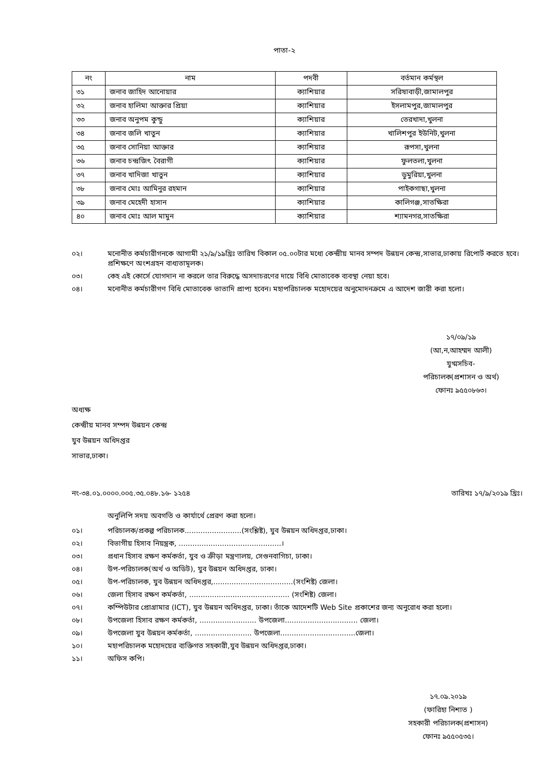পাতা-২
| নং | নাম | পদবী | বর্তমান কর্মস্থল |
| --- | --- | --- | --- |
| ৩১ | জনাব জাহিদ আনোয়ার | ক্যাশিয়ার | সরিষাবাড়ী,জামালপুর |
| ৩২ | জনাব হালিমা আক্তার প্রিয়া | ক্যাশিয়ার | ইসলামপুর,জামালপুর |
| ৩৩ | জনাব অনুপম কুন্ডু | ক্যাশিয়ার | তেরখাদা,খুলনা |
| ৩৪ | জনাব জলি খাতুন | ক্যাশিয়ার | খালিশপুর ইউনিট,খুলনা |
| ৩৫ | জনাব সোনিয়া আক্তার | ক্যাশিয়ার | রূপসা,খুলনা |
| ৩৬ | জনাব চন্দ্রজিৎ বৈরাগী | ক্যাশিয়ার | ফুলতলা,খুলনা |
| ৩৭ | জনাব খাদিজা খাতুন | ক্যাশিয়ার | ডুমুরিয়া,খুলনা |
| ৩৮ | জনাব মোঃ আমিনুর রহমান | ক্যাশিয়ার | পাইকগাছা,খুলনা |
| ৩৯ | জনাব মেহেদী হাসান | ক্যাশিয়ার | কালিগঞ্জ,সাতক্ষিরা |
| ৪০ | জনাব মোঃ আল মামুন | ক্যাশিয়ার | শ্যামনগর,সাতক্ষিরা |
০২। মনোনীত কর্মচারীগনকে আগামী ২১/৯/১৯খ্রিঃ তারিখ বিকাল ০৫.০০টার মধ্যে কেন্দ্রীয় মানব সম্পদ উন্নয়ন কেন্দ্র,সাভার,ঢাকায় রিপোর্ট করতে হবে। প্রশিক্ষণে অংশগ্রহন বাধ্যতামূলক।
০৩। কেহ এই কোর্সে যোগদান না করলে তার বিরুদ্ধে অসদাচরণের দায়ে বিধি মোতাবেক ব্যবস্থা নেয়া হবে।
০৪। মনোনীত কর্মচারীগণ বিধি মোতাবেক ভাতাদি প্রাপ্য হবেন। মহাপরিচালক মহোদয়ের অনুমোদনক্রমে এ আদেশ জারী করা হলো।
১৭/০৯/১৯
(আ,ন,আহম্মদ আলী)
যুগ্মসচিব-
পরিচালক(প্রশাসন ও অর্থ)
ফোনঃ ৯৫৫০৮৬৩।
অধ্যক্ষ
কেন্দ্রীয় মানব সম্পদ উন্নয়ন কেন্দ্র
যুব উন্নয়ন অধিদপ্তর
সাভার,ঢাকা।
নং-৩৪.০১.০০০০.০০৫.৩৫.০৪৮.১৬- ১২৫৪ তারিখঃ ১৭/৯/২০১৯ খ্রিঃ।
অনুলিপি সদয় অবগতি ও কার্যার্থে প্রেরণ করা হলো।
০১। পরিচালক/প্রকল্প পরিচালক.........................(সংশ্লিষ্ট), যুব উন্নয়ন অধিদপ্তর,ঢাকা।
০২। বিভাগীয় হিসাব নিয়ন্ত্রক, .............................................।
০৩। প্রধান হিসাব রক্ষণ কর্মকর্তা, যুব ও ক্রীড়া মন্ত্রণালয়, সেগুনবাগিচা, ঢাকা।
০৪। উপ-পরিচালক(অর্থ ও অডিট), যুব উন্নয়ন অধিদপ্তর, ঢাকা।
০৫। উপ-পরিচালক, যুব উন্নয়ন অধিদপ্তর,...................................(সংশিষ্ট) জেলা।
০৬। জেলা হিসাব রক্ষণ কর্মকর্তা, ............................................ (সংশিষ্ট) জেলা।
০৭। কম্পিউটার প্রোগ্রামার (ICT), যুব উন্নয়ন অধিদপ্তর, ঢাকা। তাঁকে আদেশটি Web Site প্রকাশের জন্য অনুরোধ করা হলো।
০৮। উপজেলা হিসাব রক্ষণ কর্মকর্তা, ......................... উপজেলা................................ জেলা।
০৯। উপজেলা যুব উন্নয়ন কর্মকর্তা, ......................... উপজেলা.................................জেলা।
১০। মহাপরিচালক মহোদয়ের ব্যক্তিগত সহকারী,যুব উন্নয়ন অধিদপ্তর,ঢাকা।
১১। অফিস কপি।
১৭.০৯.২০১৯
(ফারিহা নিশাত )
সহকারী পরিচালক(প্রশাসন)
ফোনঃ ৯৫৫০৫৩৫।